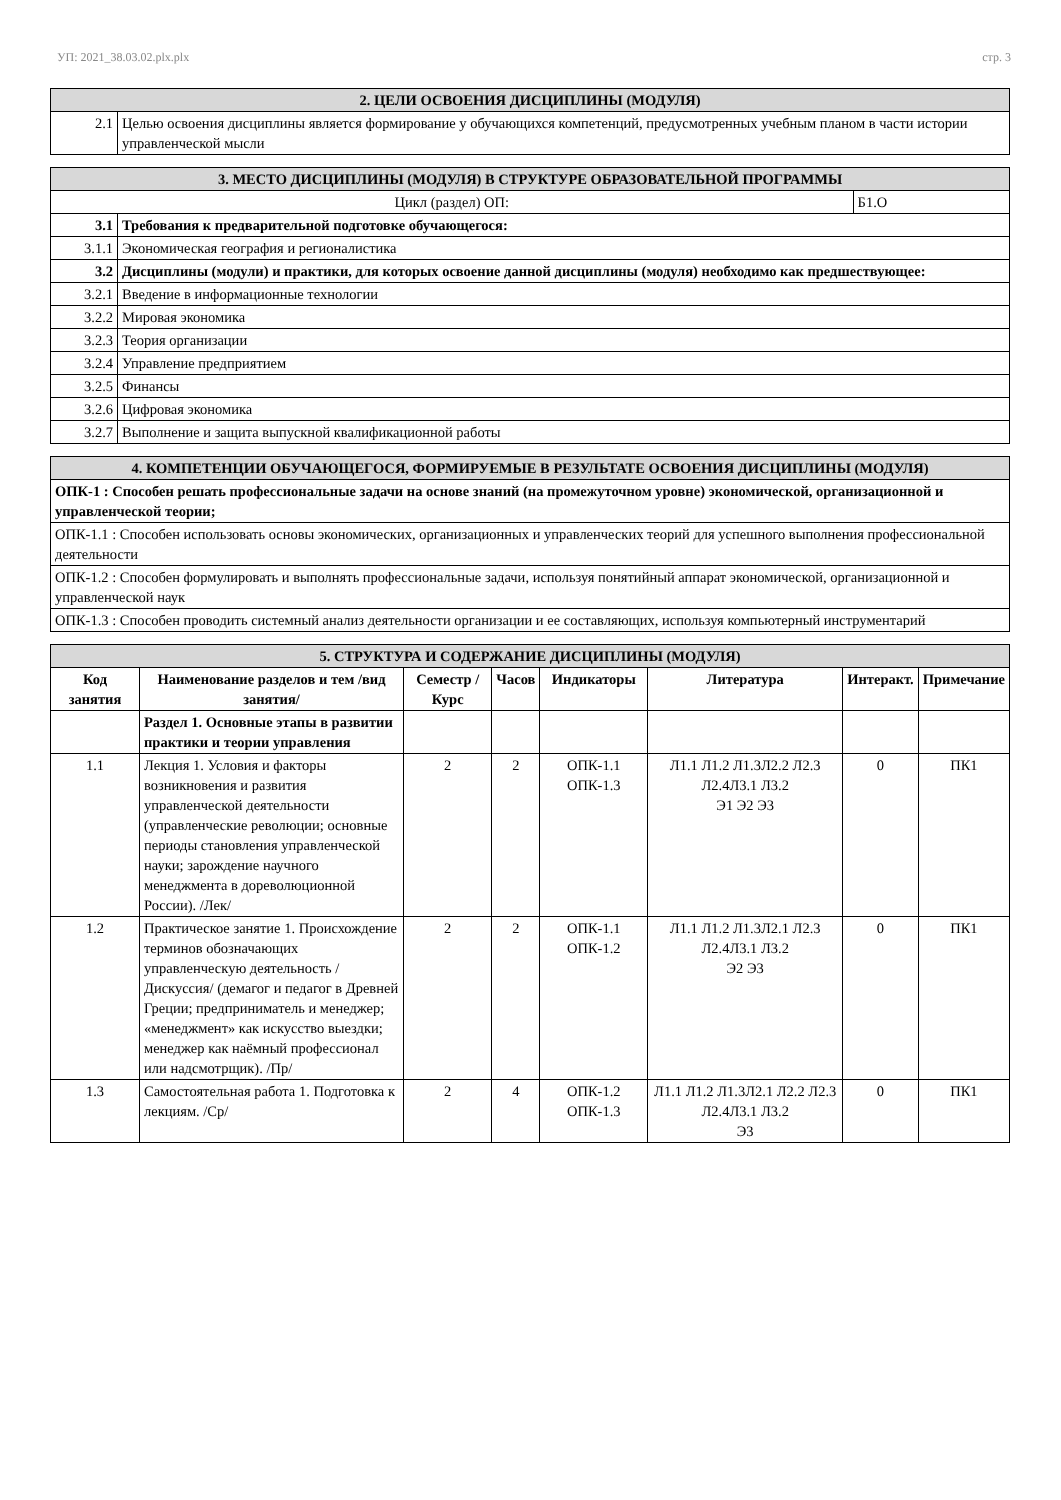УП: 2021_38.03.02.plx.plx стр. 3
| 2. ЦЕЛИ ОСВОЕНИЯ ДИСЦИПЛИНЫ (МОДУЛЯ) | |
| --- | --- |
| 2.1 | Целью освоения дисциплины является формирование у обучающихся компетенций, предусмотренных учебным планом в части истории управленческой мысли |
| 3. МЕСТО ДИСЦИПЛИНЫ (МОДУЛЯ) В СТРУКТУРЕ ОБРАЗОВАТЕЛЬНОЙ ПРОГРАММЫ | | |
| --- | --- | --- |
| Цикл (раздел) ОП: | | Б1.О |
| 3.1 | Требования к предварительной подготовке обучающегося: | |
| 3.1.1 | Экономическая география и регионалистика | |
| 3.2 | Дисциплины (модули) и практики, для которых освоение данной дисциплины (модуля) необходимо как предшествующее: | |
| 3.2.1 | Введение в информационные технологии | |
| 3.2.2 | Мировая экономика | |
| 3.2.3 | Теория организации | |
| 3.2.4 | Управление предприятием | |
| 3.2.5 | Финансы | |
| 3.2.6 | Цифровая экономика | |
| 3.2.7 | Выполнение и защита выпускной квалификационной работы | |
| 4. КОМПЕТЕНЦИИ ОБУЧАЮЩЕГОСЯ, ФОРМИРУЕМЫЕ В РЕЗУЛЬТАТЕ ОСВОЕНИЯ ДИСЦИПЛИНЫ (МОДУЛЯ) |
| --- |
| ОПК-1 : Способен решать профессиональные задачи на основе знаний (на промежуточном уровне) экономической, организационной и управленческой теории; |
| ОПК-1.1 : Способен использовать основы экономических, организационных и управленческих теорий для успешного выполнения профессиональной деятельности |
| ОПК-1.2 : Способен формулировать и выполнять профессиональные задачи, используя понятийный аппарат экономической, организационной и управленческой наук |
| ОПК-1.3 : Способен проводить системный анализ деятельности организации и ее составляющих, используя компьютерный инструментарий |
| 5. СТРУКТУРА И СОДЕРЖАНИЕ ДИСЦИПЛИНЫ (МОДУЛЯ) | | | | | | | |
| --- | --- | --- | --- | --- | --- | --- | --- |
| Код занятия | Наименование разделов и тем /вид занятия/ | Семестр / Курс | Часов | Индикаторы | Литература | Интеракт. | Примечание |
| | Раздел 1. Основные этапы в развитии практики и теории управления | | | | | | |
| 1.1 | Лекция 1. Условия и факторы возникновения и развития управленческой деятельности (управленческие революции; основные периоды становления управленческой науки; зарождение научного менеджмента в дореволюционной России). /Лек/ | 2 | 2 | ОПК-1.1 ОПК-1.3 | Л1.1 Л1.2 Л1.3Л2.2 Л2.3 Л2.4Л3.1 Л3.2 Э1 Э2 Э3 | 0 | ПК1 |
| 1.2 | Практическое занятие 1. Происхождение терминов обозначающих управленческую деятельность /Дискуссия/ (демагог и педагог в Древней Греции; предприниматель и менеджер; «менеджмент» как искусство выездки; менеджер как наёмный профессионал или надсмотрщик). /Пр/ | 2 | 2 | ОПК-1.1 ОПК-1.2 | Л1.1 Л1.2 Л1.3Л2.1 Л2.3 Л2.4Л3.1 Л3.2 Э2 Э3 | 0 | ПК1 |
| 1.3 | Самостоятельная работа 1. Подготовка к лекциям. /Ср/ | 2 | 4 | ОПК-1.2 ОПК-1.3 | Л1.1 Л1.2 Л1.3Л2.1 Л2.2 Л2.3 Л2.4Л3.1 Л3.2 Э3 | 0 | ПК1 |